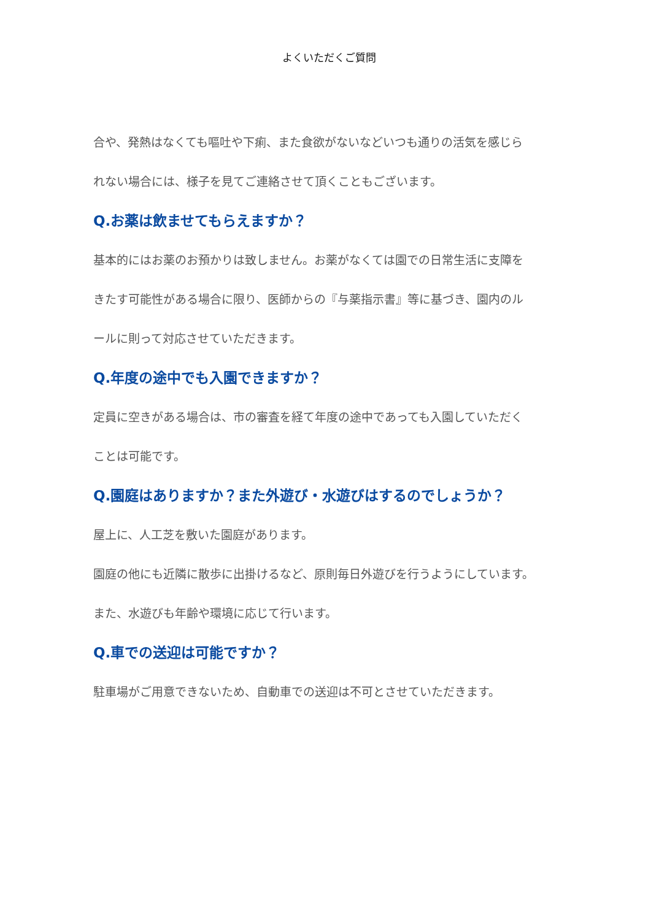よくいただくご質問
合や、発熱はなくても嘔吐や下痢、また食欲がないなどいつも通りの活気を感じら
れない場合には、様子を見てご連絡させて頂くこともございます。
Q.お薬は飲ませてもらえますか？
基本的にはお薬のお預かりは致しません。お薬がなくては園での日常生活に支障を
きたす可能性がある場合に限り、医師からの『与薬指示書』等に基づき、園内のル
ールに則って対応させていただきます。
Q.年度の途中でも入園できますか？
定員に空きがある場合は、市の審査を経て年度の途中であっても入園していただく
ことは可能です。
Q.園庭はありますか？また外遊び・水遊びはするのでしょうか？
屋上に、人工芝を敷いた園庭があります。
園庭の他にも近隣に散歩に出掛けるなど、原則毎日外遊びを行うようにしています。
また、水遊びも年齢や環境に応じて行います。
Q.車での送迎は可能ですか？
駐車場がご用意できないため、自動車での送迎は不可とさせていただきます。